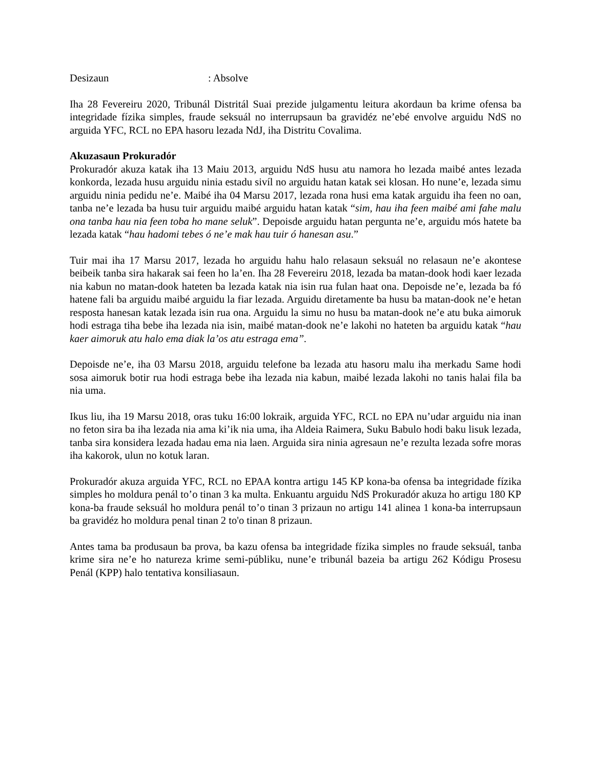Desizaun: Absolve
Iha 28 Fevereiru 2020, Tribunál Distritál Suai prezide julgamentu leitura akordaun ba krime ofensa ba integridade fízika simples, fraude seksuál no interrupsaun ba gravidéz ne’ebé envolve arguidu NdS no arguida YFC, RCL no EPA hasoru lezada NdJ, iha Distritu Covalima.
Akuzasaun Prokuradór
Prokuradór akuza katak iha 13 Maiu 2013, arguidu NdS husu atu namora ho lezada maibé antes lezada konkorda, lezada husu arguidu ninia estadu sivíl no arguidu hatan katak sei klosan. Ho nune’e, lezada simu arguidu ninia pedidu ne’e. Maibé iha 04 Marsu 2017, lezada rona husi ema katak arguidu iha feen no oan, tanba ne’e lezada ba husu tuir arguidu maibé arguidu hatan katak “sim, hau iha feen maibé ami fahe malu ona tanba hau nia feen toba ho mane seluk”. Depoisde arguidu hatan pergunta ne’e, arguidu mós hatete ba lezada katak “hau hadomi tebes ó ne’e mak hau tuir ó hanesan asu.”
Tuir mai iha 17 Marsu 2017, lezada ho arguidu hahu halo relasaun seksuál no relasaun ne’e akontese beibeik tanba sira hakarak sai feen ho la’en. Iha 28 Fevereiru 2018, lezada ba matan-dook hodi kaer lezada nia kabun no matan-dook hateten ba lezada katak nia isin rua fulan haat ona. Depoisde ne’e, lezada ba fó hatene fali ba arguidu maibé arguidu la fiar lezada. Arguidu diretamente ba husu ba matan-dook ne’e hetan resposta hanesan katak lezada isin rua ona. Arguidu la simu no husu ba matan-dook ne’e atu buka aimoruk hodi estraga tiha bebe iha lezada nia isin, maibé matan-dook ne’e lakohi no hateten ba arguidu katak “hau kaer aimoruk atu halo ema diak la’os atu estraga ema”.
Depoisde ne’e, iha 03 Marsu 2018, arguidu telefone ba lezada atu hasoru malu iha merkadu Same hodi sosa aimoruk botir rua hodi estraga bebe iha lezada nia kabun, maibé lezada lakohi no tanis halai fila ba nia uma.
Ikus liu, iha 19 Marsu 2018, oras tuku 16:00 lokraik, arguida YFC, RCL no EPA nu’udar arguidu nia inan no feton sira ba iha lezada nia ama ki’ik nia uma, iha Aldeia Raimera, Suku Babulo hodi baku lisuk lezada, tanba sira konsidera lezada hadau ema nia laen. Arguida sira ninia agresaun ne’e rezulta lezada sofre moras iha kakorok, ulun no kotuk laran.
Prokuradór akuza arguida YFC, RCL no EPAA kontra artigu 145 KP kona-ba ofensa ba integridade fízika simples ho moldura penál to’o tinan 3 ka multa. Enkuantu arguidu NdS Prokuradór akuza ho artigu 180 KP kona-ba fraude seksuál ho moldura penál to’o tinan 3 prizaun no artigu 141 alinea 1 kona-ba interrupsaun ba gravidéz ho moldura penal tinan 2 to'o tinan 8 prizaun.
Antes tama ba produsaun ba prova, ba kazu ofensa ba integridade fízika simples no fraude seksuál, tanba krime sira ne’e ho natureza krime semi-públiku, nune’e tribunál bazeia ba artigu 262 Kódigu Prosesu Penál (KPP) halo tentativa konsiliasaun.